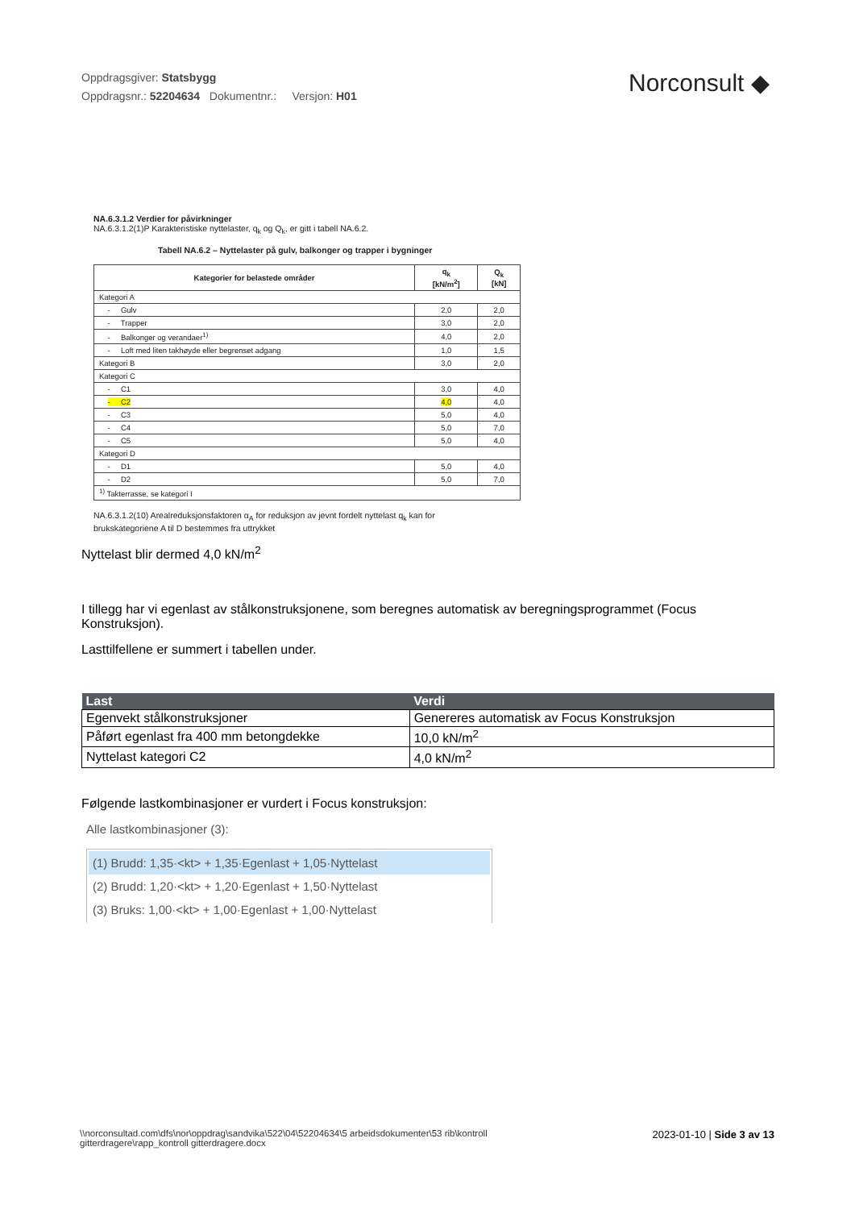Oppdragsgiver: Statsbygg
Oppdragsnr.: 52204634 Dokumentnr.: Versjon: H01
Norconsult ◆
NA.6.3.1.2 Verdier for påvirkninger
NA.6.3.1.2(1)P Karakteristiske nyttelaster, q<sub>k</sub> og Q<sub>k</sub>, er gitt i tabell NA.6.2.
Tabell NA.6.2 – Nyttelaster på gulv, balkonger og trapper i bygninger
| Kategorier for belastede områder | q<sub>k</sub> [kN/m<sup>2</sup>] | Q<sub>k</sub> [kN] |
| --- | --- | --- |
| Kategori A | | |
| - Gulv | 2,0 | 2,0 |
| - Trapper | 3,0 | 2,0 |
| - Balkonger og verandaer<sup>1)</sup> | 4,0 | 2,0 |
| - Loft med liten takhøyde eller begrenset adgang | 1,0 | 1,5 |
| Kategori B | 3,0 | 2,0 |
| Kategori C | | |
| - C1 | 3,0 | 4,0 |
| - C2 | 4,0 | 4,0 |
| - C3 | 5,0 | 4,0 |
| - C4 | 5,0 | 7,0 |
| - C5 | 5,0 | 4,0 |
| Kategori D | | |
| - D1 | 5,0 | 4,0 |
| - D2 | 5,0 | 7,0 |
| <sup>1)</sup> Takterrasse, se kategori I | | |
NA.6.3.1.2(10) Arealreduksjonsfaktoren α<sub>A</sub> for reduksjon av jevnt fordelt nyttelast q<sub>k</sub> kan for
brukskategoriene A til D bestemmes fra uttrykket
Nyttelast blir dermed 4,0 kN/m<sup>2</sup>
I tillegg har vi egenlast av stålkonstruksjonene, som beregnes automatisk av beregningsprogrammet (Focus Konstruksjon).
Lasttilfellene er summert i tabellen under.
| Last | Verdi |
| --- | --- |
| Egenvekt stålkonstruksjoner | Genereres automatisk av Focus Konstruksjon |
| Påført egenlast fra 400 mm betongdekke | 10,0 kN/m<sup>2</sup> |
| Nyttelast kategori C2 | 4,0 kN/m<sup>2</sup> |
Følgende lastkombinasjoner er vurdert i Focus konstruksjon:
Alle lastkombinasjoner (3):
(1) Brudd: 1,35·<kt> + 1,35·Egenlast + 1,05·Nyttelast
(2) Brudd: 1,20·<kt> + 1,20·Egenlast + 1,50·Nyttelast
(3) Bruks: 1,00·<kt> + 1,00·Egenlast + 1,00·Nyttelast
\\norconsultad.com\dfs\nor\oppdrag\sandvika\522\04\52204634\5 arbeidsdokumenter\53 rib\kontroll gitterdragere\rapp_kontroll gitterdragere.docx
2023-01-10 | Side 3 av 13